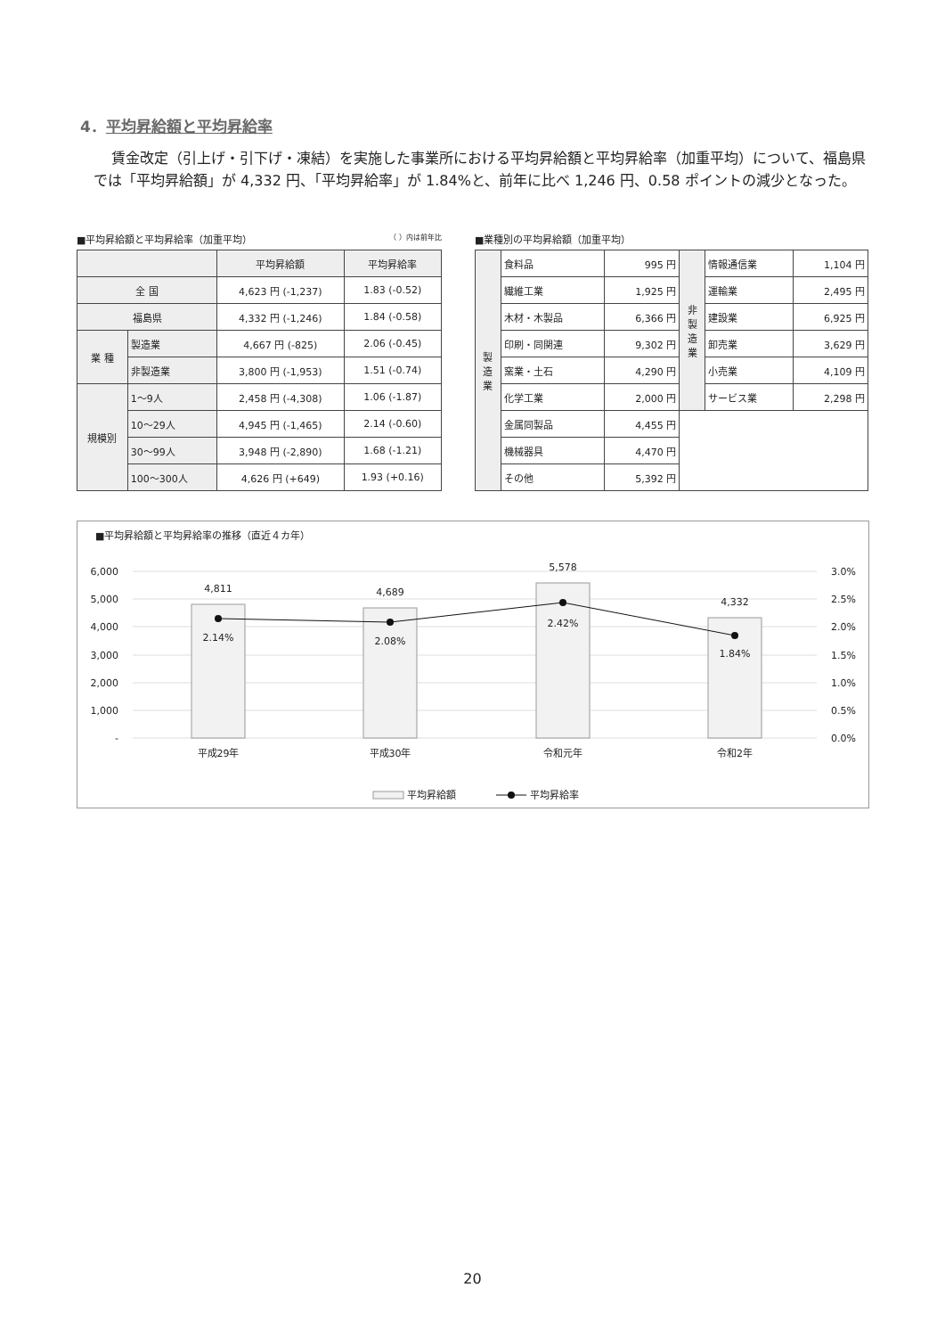4．平均昇給額と平均昇給率
賃金改定（引上げ・引下げ・凍結）を実施した事業所における平均昇給額と平均昇給率（加重平均）について、福島県では「平均昇給額」が 4,332 円、「平均昇給率」が 1.84%と、前年に比べ 1,246 円、0.58 ポイントの減少となった。
■平均昇給額と平均昇給率（加重平均） （ ）内は前年比
| | | 平均昇給額 | 平均昇給率 |
| --- | --- | --- | --- |
| 全 国 | | 4,623 円 (-1,237) | 1.83 (-0.52) |
| 福島県 | | 4,332 円 (-1,246) | 1.84 (-0.58) |
| 業 種 | 製造業 | 4,667 円 (-825) | 2.06 (-0.45) |
| | 非製造業 | 3,800 円 (-1,953) | 1.51 (-0.74) |
| 規模別 | 1〜9人 | 2,458 円 (-4,308) | 1.06 (-1.87) |
| | 10〜29人 | 4,945 円 (-1,465) | 2.14 (-0.60) |
| | 30〜99人 | 3,948 円 (-2,890) | 1.68 (-1.21) |
| | 100〜300人 | 4,626 円 (+649) | 1.93 (+0.16) |
■業種別の平均昇給額（加重平均）
| 製 造 業 | 食料品 | 995 円 | 非 製 造 業 | 情報通信業 | 1,104 円 |
| | 繊維工業 | 1,925 円 | | 運輸業 | 2,495 円 |
| | 木材・木製品 | 6,366 円 | | 建設業 | 6,925 円 |
| | 印刷・同関連 | 9,302 円 | | 卸売業 | 3,629 円 |
| | 窯業・土石 | 4,290 円 | | 小売業 | 4,109 円 |
| | 化学工業 | 2,000 円 | | サービス業 | 2,298 円 |
| | 金属同製品 | 4,455 円 | | | |
| | 機械器具 | 4,470 円 | | | |
| | その他 | 5,392 円 | | | |
■平均昇給額と平均昇給率の推移（直近４カ年）
6,000
5,000
4,000
3,000
2,000
1,000
-
3.0%
2.5%
2.0%
1.5%
1.0%
0.5%
0.0%
4,811
4,689
5,578
4,332
2.14%
2.08%
2.42%
1.84%
平成29年
平成30年
令和元年
令和2年
平均昇給額
平均昇給率
20